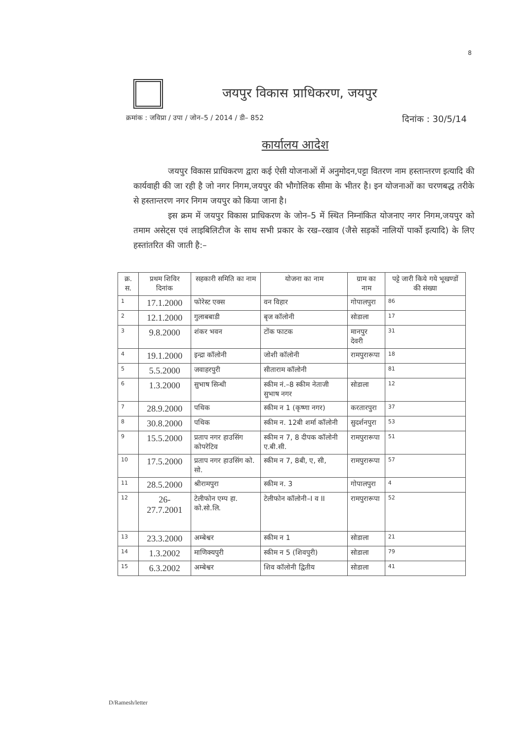8
जयपुर विकास प्राधिकरण, जयपुर
क्रमांक : जविप्रा / उपा / जोन–5 / 2014 / डी– 852 दिनांक : 30/5/14
कार्यालय आदेश
जयपुर विकास प्राधिकरण द्वारा कई ऐसी योजनाओं में अनुमोदन,पट्टा वितरण नाम हस्तान्तरण इत्यादि की कार्यवाही की जा रही है जो नगर निगम,जयपुर की भौगोलिक सीमा के भीतर है। इन योजनाओं का चरणबद्ध तरीके से हस्तान्तरण नगर निगम जयपुर को किया जाना है।
इस क्रम में जयपुर विकास प्राधिकरण के जोन–5 में स्थित निम्नांकित योजनाए नगर निगम,जयपुर को तमाम असेट्स एवं लाइबिलिटीज के साथ सभी प्रकार के रख–रखाव (जैसे सड़कों नालियों पार्को इत्यादि) के लिए हस्तांतरित की जाती है:–
| क्र. स. | प्रथम शिविर दिनांक | सहकारी समिति का नाम | योजना का नाम | ग्राम का नाम | पट्टे जारी किये गये भूखण्डों की संख्या |
| --- | --- | --- | --- | --- | --- |
| 1 | 17.1.2000 | फोरेस्ट एक्स | वन विहार | गोपालपुरा | 86 |
| 2 | 12.1.2000 | गुलाबबाडी | बृज कॉलोनी | सोडाला | 17 |
| 3 | 9.8.2000 | शंकर भवन | टोंक फाटक | मानपुर देवरी | 31 |
| 4 | 19.1.2000 | इन्द्रा कॉलोनी | जोशी कॉलोनी | रामपुरारूपा | 18 |
| 5 | 5.5.2000 | जवाहरपुरी | सीताराम कॉलोनी | | 81 |
| 6 | 1.3.2000 | सुभाष सिन्धी | स्कीम नं.–8 स्कीम नेताजी सुभाष नगर | सोडाला | 12 |
| 7 | 28.9.2000 | पथिक | स्कीम न 1 (कृष्णा नगर) | करतारपुरा | 37 |
| 8 | 30.8.2000 | पथिक | स्कीम न. 12बी शर्मा कॉलोनी | सुदर्शनपुरा | 53 |
| 9 | 15.5.2000 | प्रताप नगर हाउसिंग कोपरेटिव | स्कीम न 7, 8 दीपक कॉलोनी ए.बी.सी. | रामपुरारूपा | 51 |
| 10 | 17.5.2000 | प्रताप नगर हाउसिंग को. सो. | स्कीम न 7, 8बी, ए, सी, | रामपुरारूपा | 57 |
| 11 | 28.5.2000 | श्रीरामपुरा | स्कीम न. 3 | गोपालपुरा | 4 |
| 12 | 26-27.7.2001 | टेलीफोन एम्प हा. को.सो.लि. | टेलीफोन कॉलोनी–I व II | रामपुरारूपा | 52 |
| 13 | 23.3.2000 | अम्बेश्वर | स्कीम न 1 | सोडाला | 21 |
| 14 | 1.3.2002 | माणिक्यपुरी | स्कीम न 5 (शिवपुरी) | सोडाला | 79 |
| 15 | 6.3.2002 | अम्बेश्वर | शिव कॉलोनी द्वितीय | सोडाला | 41 |
D/Ramesh/letter